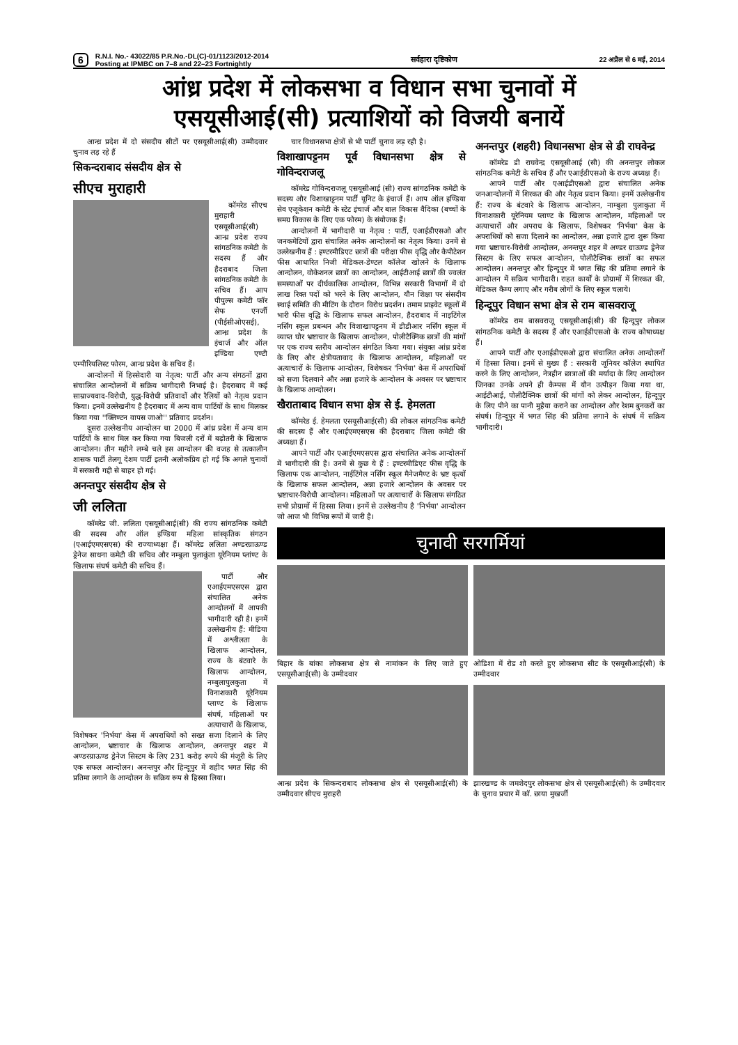6
R.N.I. No.- 43022/85 P.R.No.-DL(C)-01/1123/2012-2014
Posting at IPMBC on 7–8 and 22–23 Fortnightly
सर्वहारा दृष्टिकोण 22 अप्रैल से 6 मई, 2014
आंध्र प्रदेश में लोकसभा व विधान सभा चुनावों में
एसयूसीआई(सी) प्रत्याशियों को विजयी बनायें
आन्ध्र प्रदेश में दो संसदीय सीटों पर एसयूसीआई(सी) उम्मीदवार चुनाव लड़ रहे हैं
सिकन्दराबाद संसदीय क्षेत्र से
सीएच मुराहारी
कॉमरेड सीएच मुराहारी एसयूसीआई(सी) आन्ध्र प्रदेश राज्य सांगठनिक कमेटी के सदस्य हैं और हैदराबाद जिला सांगठनिक कमेटी के सचिव हैं। आप पीपुल्स कमेटी फॉर सेफ एनर्जी (पीईसीओएसई), आन्ध्र प्रदेश के इंचार्ज और ऑल इण्डिया एण्टी एम्पीरियलिस्ट फोरम, आन्ध्र प्रदेश के सचिव हैं।
आन्दोलनों में हिस्सेदारी या नेतृत्व: पार्टी और अन्य संगठनों द्वारा संचालित आन्दोलनों में सक्रिय भागीदारी निभाई है। हैदराबाद में कई साम्राज्यवाद-विरोधी, युद्ध-विरोधी प्रतिवादों और रैलियों को नेतृत्व प्रदान किया। इनमें उल्लेखनीय है हैदराबाद में अन्य वाम पार्टियों के साथ मिलकर किया गया ''क्लिण्टन वापस जाओ'' प्रतिवाद प्रदर्शन।
दूसरा उल्लेखनीय आन्दोलन था 2000 में आंध्र प्रदेश में अन्य वाम पार्टियों के साथ मिल कर किया गया बिजली दरों में बढ़ोतरी के खिलाफ आन्दोलन। तीन महीने लम्बे चले इस आन्दोलन की वजह से तत्कालीन शासक पार्टी तेलगू देशम पार्टी इतनी अलोकप्रिय हो गई कि अगले चुनावों में सरकारी गद्दी से बाहर हो गई।
अनन्तपुर संसदीय क्षेत्र से
जी ललिता
कॉमरेड जी. ललिता एसयूसीआई(सी) की राज्य सांगठनिक कमेटी की सदस्य और ऑल इण्डिया महिला सांस्कृतिक संगठन (एआईएमएसएस) की राज्याध्यक्षा हैं। कॉमरेड ललिता अण्डरग्राऊण्ड ड्रेनेज साधना कमेटी की सचिव और नम्बुला पुलाकुंता यूरेनियम प्लांण्ट के खिलाफ संघर्ष कमेटी की सचिव हैं।
पार्टी और एआईएमएसएस द्वारा संचालित अनेक आन्दोलनों में आपकी भागीदारी रही है। इनमें उल्लेखनीय हैं: मीडिया में अश्लीलता के खिलाफ आन्दोलन, राज्य के बंटवारे के खिलाफ आन्दोलन, नम्बुलापुलकुता में विनाशकारी यूरेनियम प्लाण्ट के खिलाफ संघर्ष, महिलाओं पर अत्याचारों के खिलाफ, विशेषकर 'निर्भया' केस में अपराधियों को सख्त सजा दिलाने के लिए आन्दोलन, भ्रष्टाचार के खिलाफ आन्दोलन, अनन्तपुर शहर में अण्डरग्राऊण्ड ड्रेनेज सिस्टम के लिए 231 करोड़ रुपये की मंजूरी के लिए एक सफल आन्दोलन। अनन्तपुर और हिन्दूपुर में शहीद भगत सिंह की प्रतिमा लगाने के आन्दोलन के सक्रिय रूप से हिस्सा लिया।
चार विधानसभा क्षेत्रों से भी पार्टी चुनाव लड़ रही है।
विशाखापट्टनम पूर्व विधानसभा क्षेत्र से गोविन्दराजलू
कॉमरेड गोविन्दराजलू एसयूसीआई (सी) राज्य सांगठनिक कमेटी के सदस्य और विशाखाट्टनम पार्टी यूनिट के इंचार्ज हैं। आप ऑल इण्डिया सेव एजूकेशन कमेटी के स्टेट इंचार्ज और बाल विकास वैदिका (बच्चों के समग्र विकास के लिए एक फोरम) के संयोजक हैं।
आन्दोलनों में भागीदारी या नेतृत्व : पार्टी, एआईडीएसओ और जनकमेटियों द्वारा संचालित अनेक आन्दोलनों का नेतृत्व किया। उनमें से उल्लेखनीय हैं : इण्टरमीडिएट छात्रों की परीक्षा फीस वृद्धि और कैपीटेशन फीस आधारित निजी मेडिकल-डेण्टल कॉलेज खोलने के खिलाफ आन्दोलन, वोकेशनल छात्रों का आन्दोलन, आईटीआई छात्रों की ज्वलंत समस्याओं पर दीर्घकालिक आन्दोलन, विभिन्न सरकारी विभागों में दो लाख रिक्त पदों को भरने के लिए आन्दोलन, यौन शिक्षा पर संसदीय स्थाई समिति की मीटिंग के दौरान विरोध प्रदर्शन। तमाम प्राइवेट स्कूलों में भारी फीस वृद्धि के खिलाफ सफल आन्दोलन, हैदराबाद में नाइटिंगेल नर्सिंग स्कूल प्रबन्धन और विशाखापट्टनम में डीडीआर नर्सिंग स्कूल में व्याप्त घोर भ्रष्टाचार के खिलाफ आन्दोलन, पोलीटैक्निक छात्रों की मांगों पर एक राज्य स्तरीय आन्दोलन संगठित किया गया। संयुक्त आंध्र प्रदेश के लिए और क्षेत्रीयतावाद के खिलाफ आन्दोलन, महिलाओं पर अत्याचारों के खिलाफ आन्दोलन, विशेषकर 'निर्भया' केस में अपराधियों को सजा दिलवाने और अन्ना हजारे के आन्दोलन के अवसर पर भ्रष्टाचार के खिलाफ आन्दोलन।
खैराताबाद विधान सभा क्षेत्र से ई. हेमलता
कॉमरेड ई. हेमलता एसयूसीआई(सी) की लोकल सांगठनिक कमेटी की सदस्य हैं और एआईएमएसएस की हैदराबाद जिला कमेटी की अध्यक्षा हैं।
आपने पार्टी और एआईएमएसएस द्वारा संचालित अनेक आन्दोलनों में भागीदारी की है। उनमें से कुछ ये हैं : इण्टरमीडिएट फीस वृद्धि के खिलाफ एक आन्दोलन, नाईटिंगेल नर्सिंग स्कूल मैनेजमैण्ट के भ्रष्ट कृत्यों के खिलाफ सफल आन्दोलन, अन्ना हजारे आन्दोलन के अवसर पर भ्रष्टाचार-विरोधी आन्दोलन। महिलाओं पर अत्याचारों के खिलाफ संगठित सभी प्रोग्रामों में हिस्सा लिया। इनमें से उल्लेखनीय है 'निर्भया' आन्दोलन जो आज भी विभिन्न रूपों में जारी है।
अनन्तपुर (शहरी) विधानसभा क्षेत्र से डी राघवेन्द्र
कॉमरेड डी राघवेन्द्र एसयूसीआई (सी) की अनन्तपुर लोकल सांगठनिक कमेटी के सचिव हैं और एआईडीएसओ के राज्य अध्यक्ष हैं।
आपने पार्टी और एआईडीएसओ द्वारा संचालित अनेक जनआन्दोलनों में शिरकत की और नेतृत्व प्रदान किया। इनमें उल्लेखनीय हैं: राज्य के बंटवारे के खिलाफ आन्दोलन, नाम्बुला पुलाकुता में विनाशकारी यूरेनियम प्लाण्ट के खिलाफ आन्दोलन, महिलाओं पर अत्याचारों और अपराध के खिलाफ, विशेषकर 'निर्भया' केस के अपराधियों को सजा दिलाने का आन्दोलन, अन्ना हजारे द्वारा शुरू किया गया भ्रष्टाचार-विरोधी आन्दोलन, अनन्तपुर शहर में अण्डर ग्राऊण्ड ड्रेनेज सिस्टम के लिए सफल आन्दोलन, पोलीटैक्निक छात्रों का सफल आन्दोलन। अनन्तपुर और हिन्दूपुर में भगत सिंह की प्रतिमा लगाने के आन्दोलन में सक्रिय भागीदारी। राहत कार्यों के प्रोग्रामों में शिरकत की, मेडिकल कैम्प लगाए और गरीब लोगों के लिए स्कूल चलाये।
हिन्दूपुर विधान सभा क्षेत्र से राम बासवराजू
कॉमरेड राम बासवराजू एसयूसीआई(सी) की हिन्दूपुर लोकल सांगठनिक कमेटी के सदस्य हैं और एआईडीएसओ के राज्य कोषाध्यक्ष हैं।
आपने पार्टी और एआईडीएसओ द्वारा संचालित अनेक आन्दोलनों में हिस्सा लिया। इनमें से मुख्य हैं : सरकारी जूनियर कॉलेज स्थापित करने के लिए आन्दोलन, नेत्रहीन छात्राओं की मर्यादा के लिए आन्दोलन जिनका उनके अपने ही कैम्पस में यौन उत्पीड़न किया गया था, आईटीआई, पोलीटैक्निक छात्रों की मांगों को लेकर आन्दोलन, हिन्दूपुर के लिए पीने का पानी मुहैया कराने का आन्दोलन और रेशम बुनकरों का संघर्ष। हिन्दूपुर में भगत सिंह की प्रतिमा लगाने के संघर्ष में सक्रिय भागीदारी।
चुनावी सरगर्मियां
बिहार के बांका लोकसभा क्षेत्र से नामांकन के लिए जाते हुए एसयूसीआई(सी) के उम्मीदवार
ओडिशा में रोड शो करते हुए लोकसभा सीट के एसयूसीआई(सी) के उम्मीदवार
आन्ध्र प्रदेश के सिकन्दराबाद लोकसभा क्षेत्र से एसयूसीआई(सी) के उम्मीदवार सीएच मुराहरी
झारखण्ड के जमशेदपुर लोकसभा क्षेत्र से एसयूसीआई(सी) के उम्मीदवार के चुनाव प्रचार में कॉ. छाया मुखर्जी